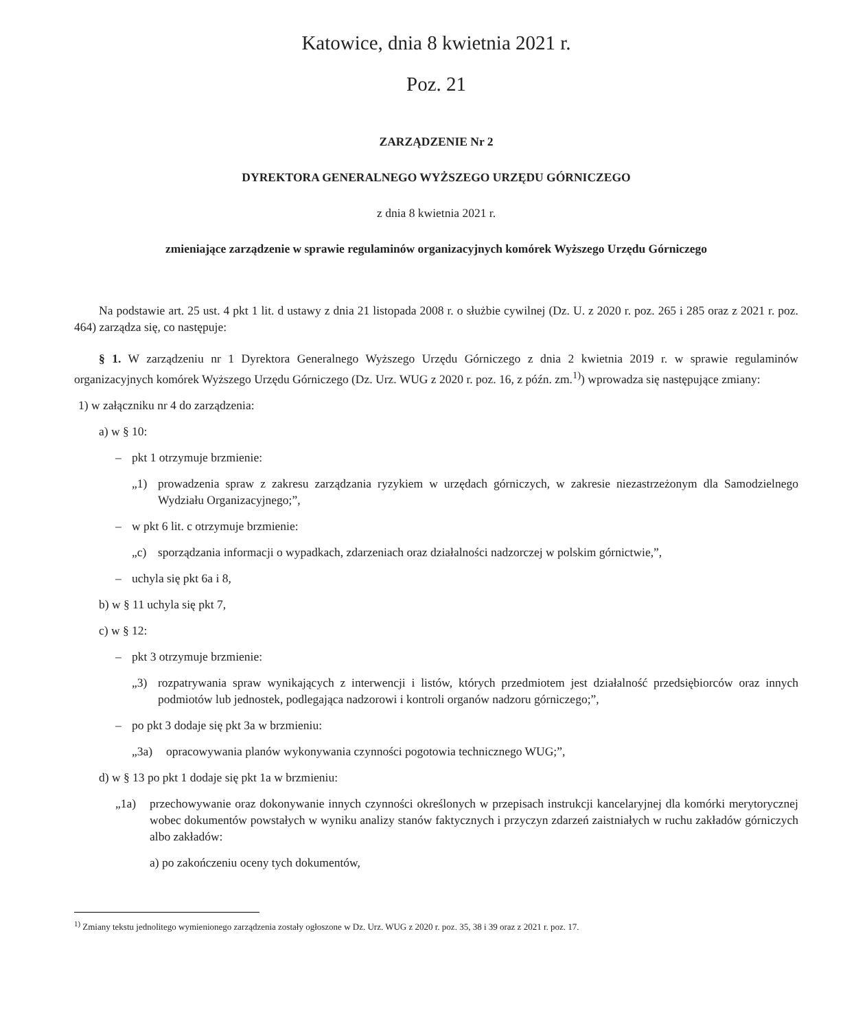Katowice, dnia 8 kwietnia 2021 r.
Poz. 21
ZARZĄDZENIE Nr 2
DYREKTORA GENERALNEGO WYŻSZEGO URZĘDU GÓRNICZEGO
z dnia 8 kwietnia 2021 r.
zmieniające zarządzenie w sprawie regulaminów organizacyjnych komórek Wyższego Urzędu Górniczego
Na podstawie art. 25 ust. 4 pkt 1 lit. d ustawy z dnia 21 listopada 2008 r. o służbie cywilnej (Dz. U. z 2020 r. poz. 265 i 285 oraz z 2021 r. poz. 464) zarządza się, co następuje:
§ 1. W zarządzeniu nr 1 Dyrektora Generalnego Wyższego Urzędu Górniczego z dnia 2 kwietnia 2019 r. w sprawie regulaminów organizacyjnych komórek Wyższego Urzędu Górniczego (Dz. Urz. WUG z 2020 r. poz. 16, z późn. zm.<sup>1)</sup>) wprowadza się następujące zmiany:
1) w załączniku nr 4 do zarządzenia:
a) w § 10:
– pkt 1 otrzymuje brzmienie:
„1) prowadzenia spraw z zakresu zarządzania ryzykiem w urzędach górniczych, w zakresie niezastrzeżonym dla Samodzielnego Wydziału Organizacyjnego;”,
– w pkt 6 lit. c otrzymuje brzmienie:
„c) sporządzania informacji o wypadkach, zdarzeniach oraz działalności nadzorczej w polskim górnictwie,”,
– uchyla się pkt 6a i 8,
b) w § 11 uchyla się pkt 7,
c) w § 12:
– pkt 3 otrzymuje brzmienie:
„3) rozpatrywania spraw wynikających z interwencji i listów, których przedmiotem jest działalność przedsiębiorców oraz innych podmiotów lub jednostek, podlegająca nadzorowi i kontroli organów nadzoru górniczego;”,
– po pkt 3 dodaje się pkt 3a w brzmieniu:
„3a) opracowywania planów wykonywania czynności pogotowia technicznego WUG;”,
d) w § 13 po pkt 1 dodaje się pkt 1a w brzmieniu:
„1a) przechowywanie oraz dokonywanie innych czynności określonych w przepisach instrukcji kancelaryjnej dla komórki merytorycznej wobec dokumentów powstałych w wyniku analizy stanów faktycznych i przyczyn zdarzeń zaistniałych w ruchu zakładów górniczych albo zakładów:
a) po zakończeniu oceny tych dokumentów,
<sup>1)</sup> Zmiany tekstu jednolitego wymienionego zarządzenia zostały ogłoszone w Dz. Urz. WUG z 2020 r. poz. 35, 38 i 39 oraz z 2021 r. poz. 17.